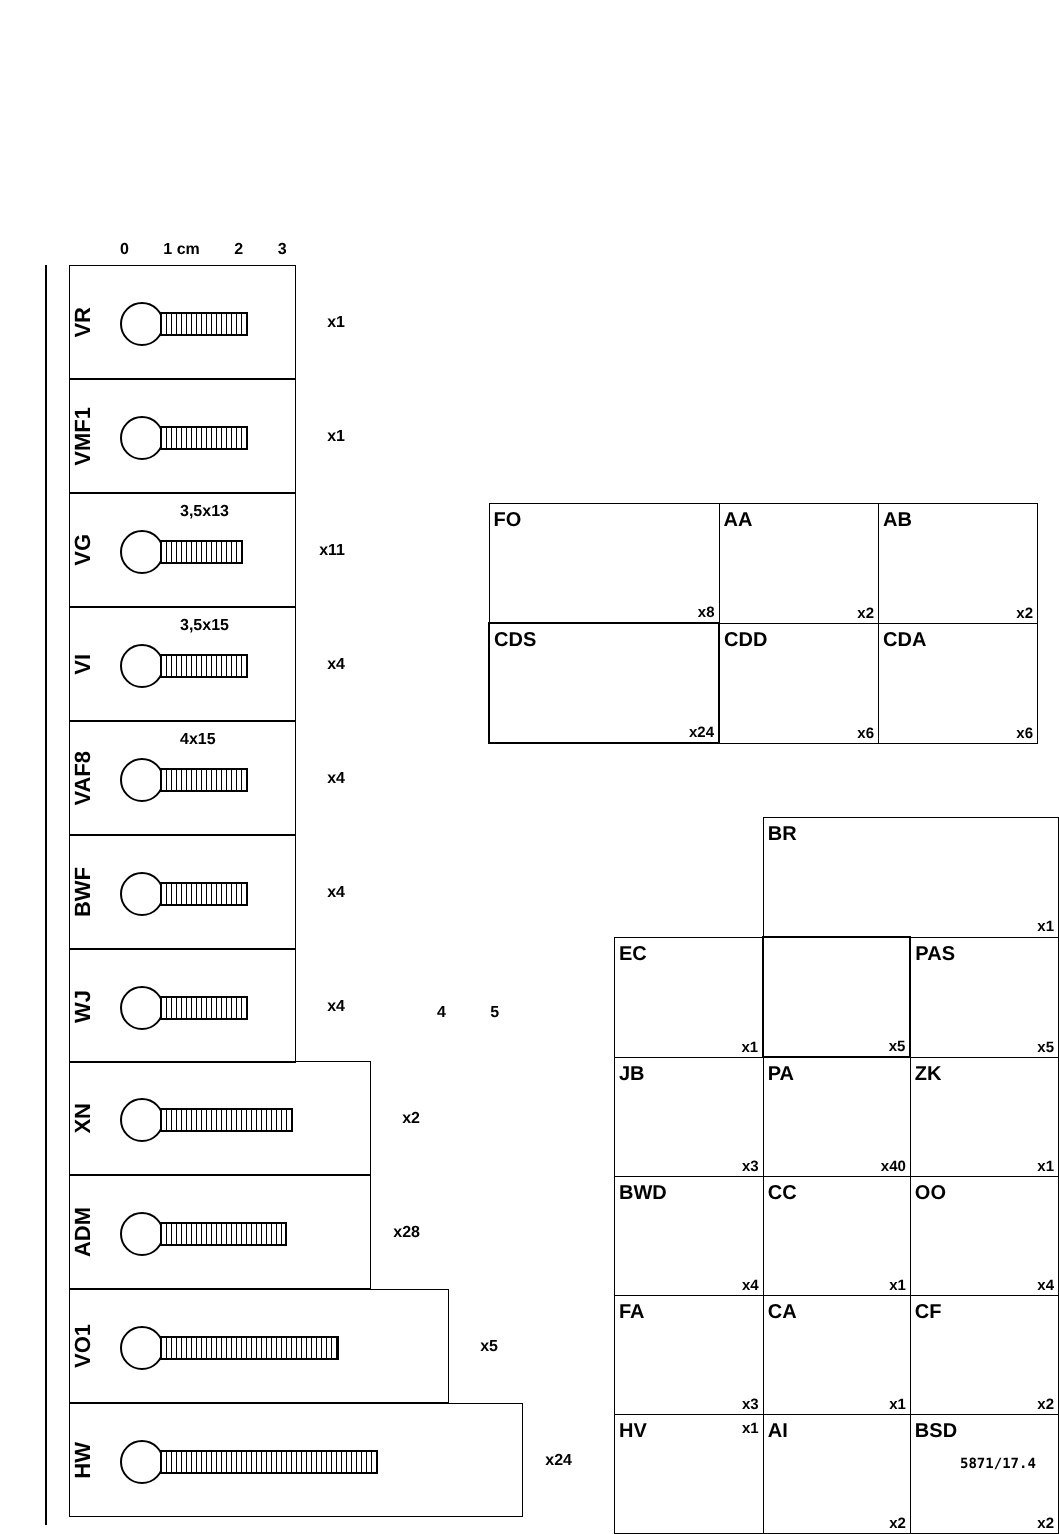0 1 cm 2 3
VR
x1
VMF1
x1
VG
3,5x13
x11
VI
3,5x15
x4
VAF8
4x15
x4
BWF
x4
WJ
x4
4 5
XN
x2
ADM
x28
VO1
x5
HW
x24
| FO x8 | AA x2 | AB x2 |
| CDS x24 | CDD x6 | CDA x6 |
| | BR x1 | |
| EC x1 | x5 | PAS x5 |
| JB x3 | PA x40 | ZK x1 |
| BWD x4 | CC x1 | OO x4 |
| FA x3 | CA x1 | CF x2 |
| HV x1 | AI x2 | BSD x2 |
5871/17.4